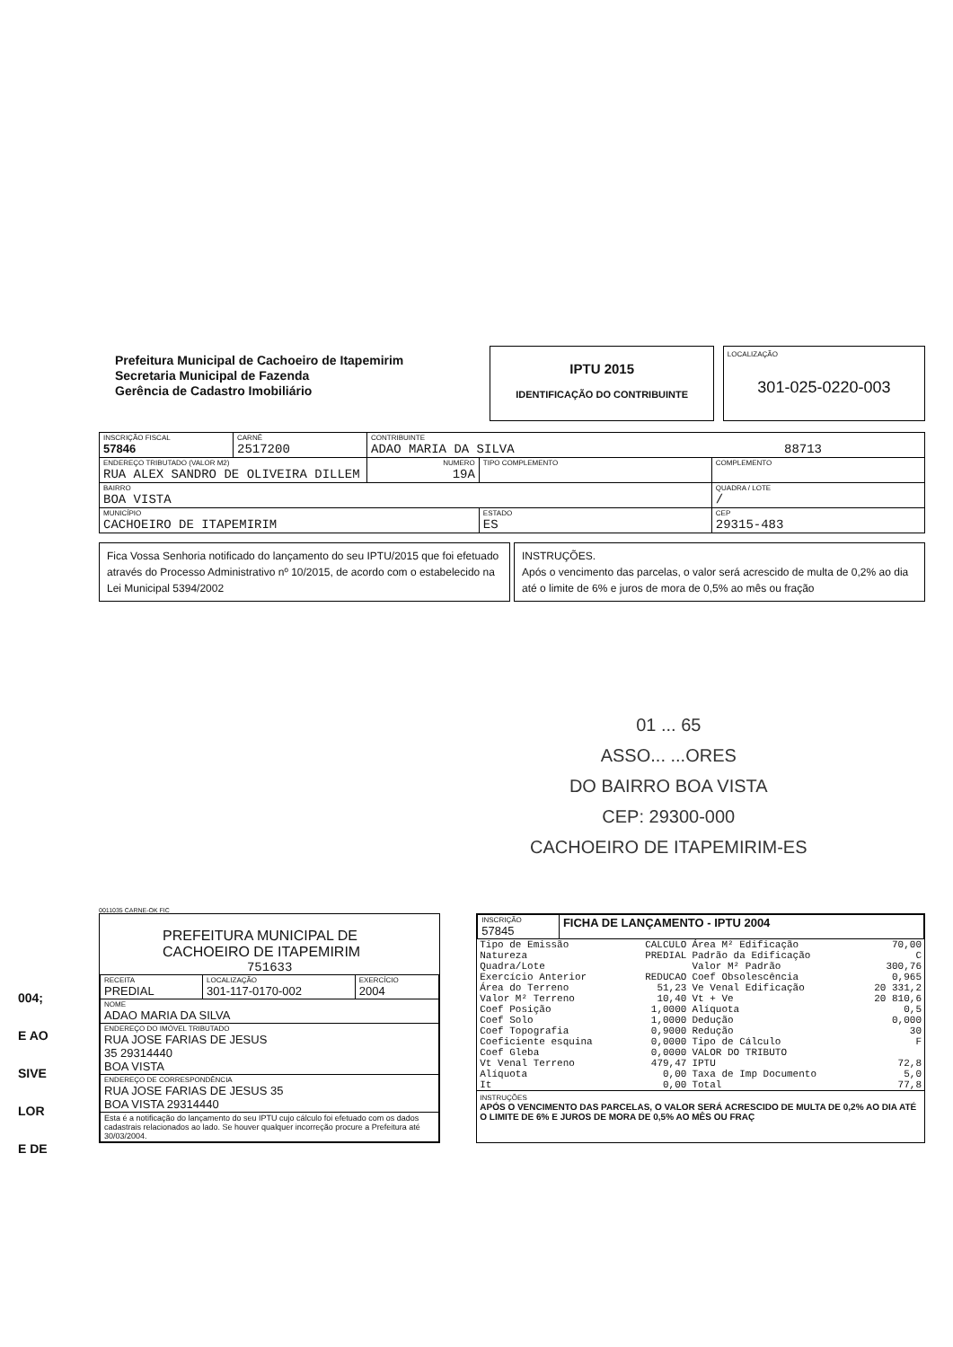Prefeitura Municipal de Cachoeiro de Itapemirim
Secretaria Municipal de Fazenda
Gerência de Cadastro Imobiliário
IPTU 2015
IDENTIFICAÇÃO DO CONTRIBUINTE
LOCALIZAÇÃO
301-025-0220-003
| INSCRIÇÃO FISCAL 57846 | CARNÊ 2517200 | CONTRIBUINTE ADAO MARIA DA SILVA 88713 | | | |
| ENDEREÇO TRIBUTADO (VALOR M2) RUA ALEX SANDRO DE OLIVEIRA DILLEM | | | NUMERO 19A | TIPO COMPLEMENTO | COMPLEMENTO |
| BAIRRO BOA VISTA | | | | | QUADRA / LOTE / |
| MUNICÍPIO CACHOEIRO DE ITAPEMIRIM | | | | ESTADO ES | CEP 29315-483 |
Fica Vossa Senhoria notificado do lançamento do seu IPTU/2015 que foi efetuado através do Processo Administrativo nº 10/2015, de acordo com o estabelecido na Lei Municipal 5394/2002
INSTRUÇÕES.
Após o vencimento das parcelas, o valor será acrescido de multa de 0,2% ao dia até o limite de 6% e juros de mora de 0,5% ao mês ou fração
01 ... 65
ASSO... ...ORES
DO BAIRRO BOA VISTA
CEP: 29300-000
CACHOEIRO DE ITAPEMIRIM-ES
004;
E AO
SIVE
LOR
E DE
0011035 CARNE-OK FIC
PREFEITURA MUNICIPAL DE
CACHOEIRO DE ITAPEMIRIM
751633
| RECEITA PREDIAL | LOCALIZAÇÃO 301-117-0170-002 | EXERCÍCIO 2004 |
| NOME ADAO MARIA DA SILVA | | |
| ENDEREÇO DO IMÓVEL TRIBUTADO RUA JOSE FARIAS DE JESUS 35 29314440 BOA VISTA | | |
| ENDEREÇO DE CORRESPONDÊNCIA RUA JOSE FARIAS DE JESUS 35 BOA VISTA 29314440 | | |
| Esta é a notificação do lançamento do seu IPTU cujo cálculo foi efetuado com os dados cadastrais relacionados ao lado. Se houver qualquer incorreção procure a Prefeitura até 30/03/2004. | | |
| INSCRIÇÃO 57845 | FICHA DE LANÇAMENTO - IPTU 2004 |
| Tipo de Emissão | CALCULO | Área M² Edificação | 70,00 |
| Natureza | PREDIAL | Padrão da Edificação | C |
| Quadra/Lote | | Valor M² Padrão | 300,76 |
| Exercício Anterior | REDUCAO | Coef Obsolescência | 0,965 |
| Área do Terreno | 51,23 | Ve Venal Edificação | 20 331,2 |
| Valor M² Terreno | 10,40 | Vt + Ve | 20 810,6 |
| Coef Posição | 1,0000 | Alíquota | 0,5 |
| Coef Solo | 1,0000 | Dedução | 0,000 |
| Coef Topografia | 0,9000 | Redução | 30 |
| Coeficiente esquina | 0,0000 | Tipo de Cálculo | F |
| Coef Gleba | 0,0000 | VALOR DO TRIBUTO | |
| Vt Venal Terreno | 479,47 | IPTU | 72,8 |
| Alíquota | 0,00 | Taxa de Imp Documento | 5,0 |
| It | 0,00 | Total | 77,8 |
INSTRUÇÕES
APÓS O VENCIMENTO DAS PARCELAS, O VALOR SERÁ ACRESCIDO DE MULTA DE 0,2% AO DIA ATÉ O LIMITE DE 6% E JUROS DE MORA DE 0,5% AO MÊS OU FRAÇ